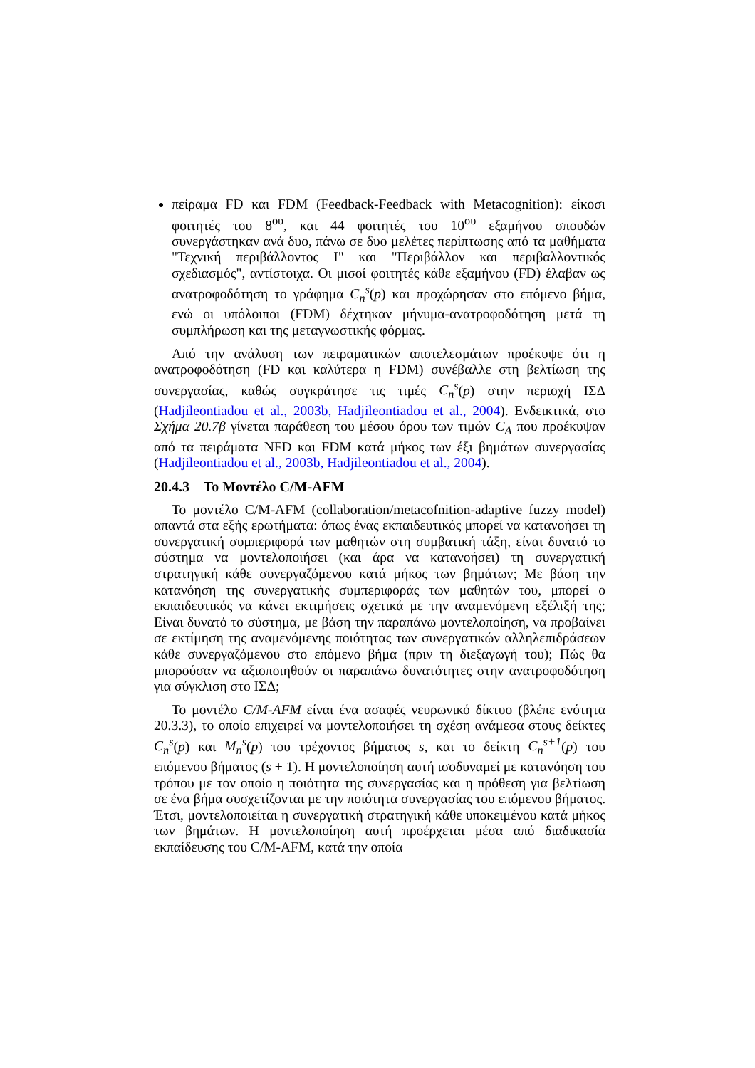πείραμα FD και FDM (Feedback-Feedback with Metacognition): είκοσι φοιτητές του 8<sup>ου</sup>, και 44 φοιτητές του 10<sup>ου</sup> εξαμήνου σπουδών συνεργάστηκαν ανά δυο, πάνω σε δυο μελέτες περίπτωσης από τα μαθήματα "Τεχνική περιβάλλοντος Ι" και "Περιβάλλον και περιβαλλοντικός σχεδιασμός", αντίστοιχα. Οι μισοί φοιτητές κάθε εξαμήνου (FD) έλαβαν ως ανατροφοδότηση το γράφημα C<sub>n</sub><sup>s</sup>(p) και προχώρησαν στο επόμενο βήμα, ενώ οι υπόλοιποι (FDM) δέχτηκαν μήνυμα-ανατροφοδότηση μετά τη συμπλήρωση και της μεταγνωστικής φόρμας.
Από την ανάλυση των πειραματικών αποτελεσμάτων προέκυψε ότι η ανατροφοδότηση (FD και καλύτερα η FDM) συνέβαλλε στη βελτίωση της συνεργασίας, καθώς συγκράτησε τις τιμές C<sub>n</sub><sup>s</sup>(p) στην περιοχή ΙΣΔ (Hadjileontiadou et al., 2003b, Hadjileontiadou et al., 2004). Ενδεικτικά, στο Σχήμα 20.7β γίνεται παράθεση του μέσου όρου των τιμών C<sub>A</sub> που προέκυψαν από τα πειράματα NFD και FDM κατά μήκος των έξι βημάτων συνεργασίας (Hadjileontiadou et al., 2003b, Hadjileontiadou et al., 2004).
20.4.3 Το Μοντέλο C/M-AFM
Το μοντέλο C/M-AFM (collaboration/metacofnition-adaptive fuzzy model) απαντά στα εξής ερωτήματα: όπως ένας εκπαιδευτικός μπορεί να κατανοήσει τη συνεργατική συμπεριφορά των μαθητών στη συμβατική τάξη, είναι δυνατό το σύστημα να μοντελοποιήσει (και άρα να κατανοήσει) τη συνεργατική στρατηγική κάθε συνεργαζόμενου κατά μήκος των βημάτων; Με βάση την κατανόηση της συνεργατικής συμπεριφοράς των μαθητών του, μπορεί ο εκπαιδευτικός να κάνει εκτιμήσεις σχετικά με την αναμενόμενη εξέλιξή της; Είναι δυνατό το σύστημα, με βάση την παραπάνω μοντελοποίηση, να προβαίνει σε εκτίμηση της αναμενόμενης ποιότητας των συνεργατικών αλληλεπιδράσεων κάθε συνεργαζόμενου στο επόμενο βήμα (πριν τη διεξαγωγή του); Πώς θα μπορούσαν να αξιοποιηθούν οι παραπάνω δυνατότητες στην ανατροφοδότηση για σύγκλιση στο ΙΣΔ;
Το μοντέλο C/M-AFM είναι ένα ασαφές νευρωνικό δίκτυο (βλέπε ενότητα 20.3.3), το οποίο επιχειρεί να μοντελοποιήσει τη σχέση ανάμεσα στους δείκτες C<sub>n</sub><sup>s</sup>(p) και M<sub>n</sub><sup>s</sup>(p) του τρέχοντος βήματος s, και το δείκτη C<sub>n</sub><sup>s+1</sup>(p) του επόμενου βήματος (s + 1). Η μοντελοποίηση αυτή ισοδυναμεί με κατανόηση του τρόπου με τον οποίο η ποιότητα της συνεργασίας και η πρόθεση για βελτίωση σε ένα βήμα συσχετίζονται με την ποιότητα συνεργασίας του επόμενου βήματος. Έτσι, μοντελοποιείται η συνεργατική στρατηγική κάθε υποκειμένου κατά μήκος των βημάτων. Η μοντελοποίηση αυτή προέρχεται μέσα από διαδικασία εκπαίδευσης του C/M-AFM, κατά την οποία